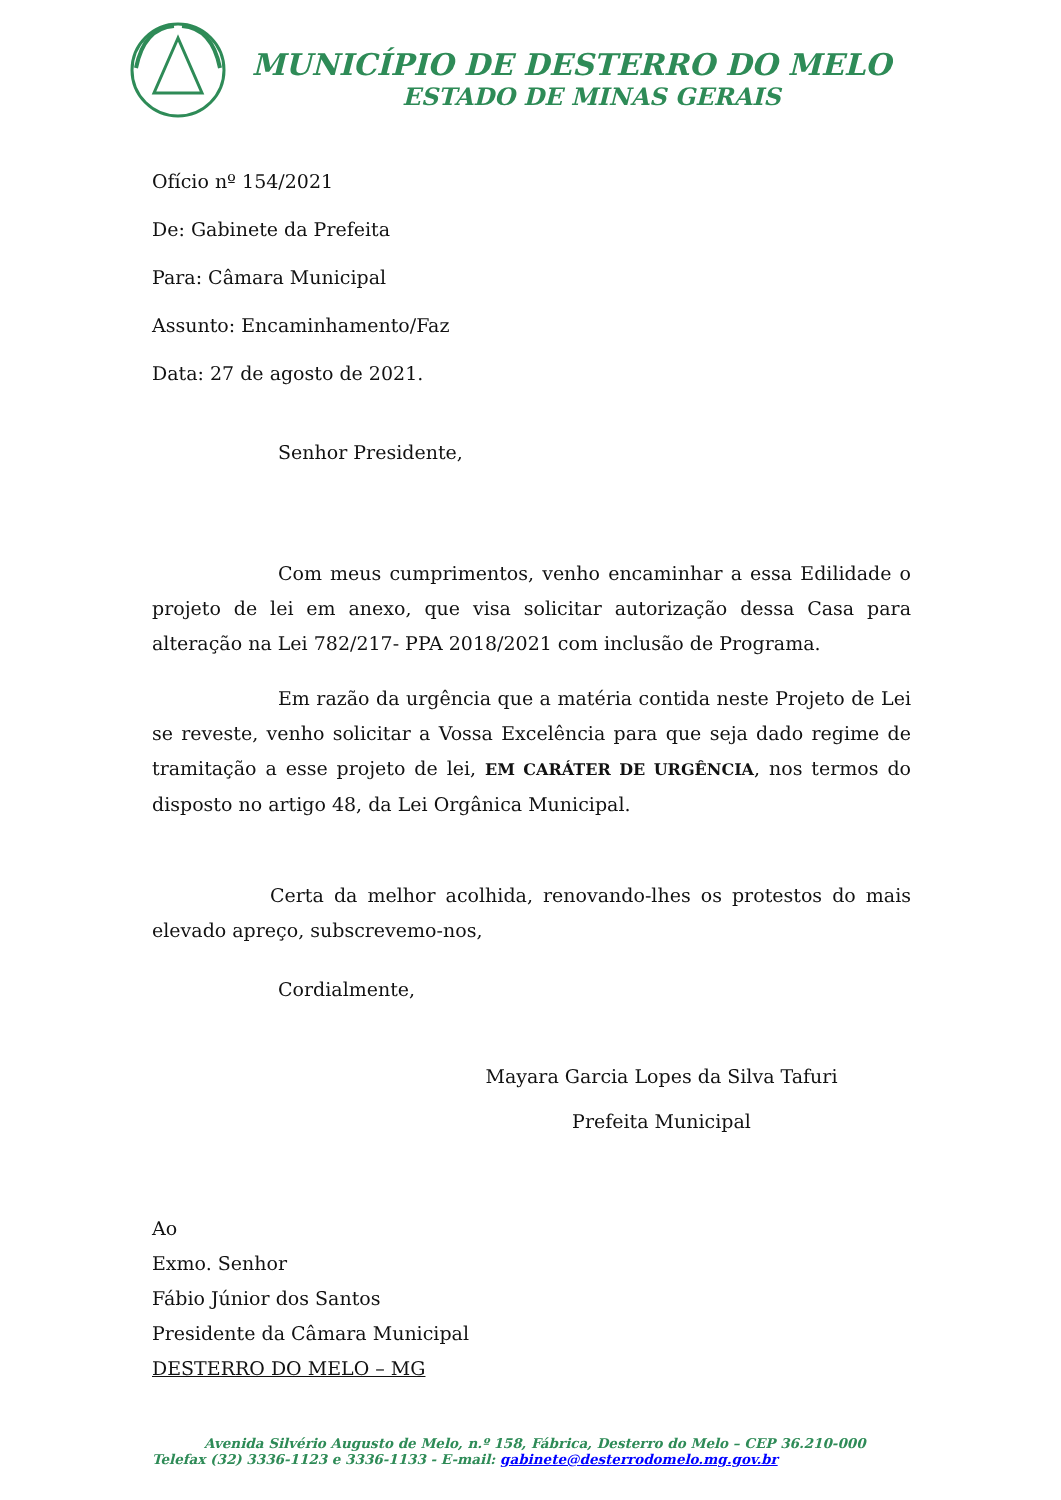MUNICÍPIO DE DESTERRO DO MELO
ESTADO DE MINAS GERAIS
Ofício nº 154/2021
De: Gabinete da Prefeita
Para: Câmara Municipal
Assunto: Encaminhamento/Faz
Data: 27 de agosto de 2021.
Senhor Presidente,
Com meus cumprimentos, venho encaminhar a essa Edilidade o projeto de lei em anexo, que visa solicitar autorização dessa Casa para alteração na Lei 782/217- PPA 2018/2021 com inclusão de Programa.
Em razão da urgência que a matéria contida neste Projeto de Lei se reveste, venho solicitar a Vossa Excelência para que seja dado regime de tramitação a esse projeto de lei, EM CARÁTER DE URGÊNCIA, nos termos do disposto no artigo 48, da Lei Orgânica Municipal.
Certa da melhor acolhida, renovando-lhes os protestos do mais elevado apreço, subscrevemo-nos,
Cordialmente,
Mayara Garcia Lopes da Silva Tafuri
Prefeita Municipal
Ao
Exmo. Senhor
Fábio Júnior dos Santos
Presidente da Câmara Municipal
DESTERRO DO MELO – MG
Avenida Silvério Augusto de Melo, n.º 158, Fábrica, Desterro do Melo – CEP 36.210-000
Telefax (32) 3336-1123 e 3336-1133 - E-mail: gabinete@desterrodomelo.mg.gov.br